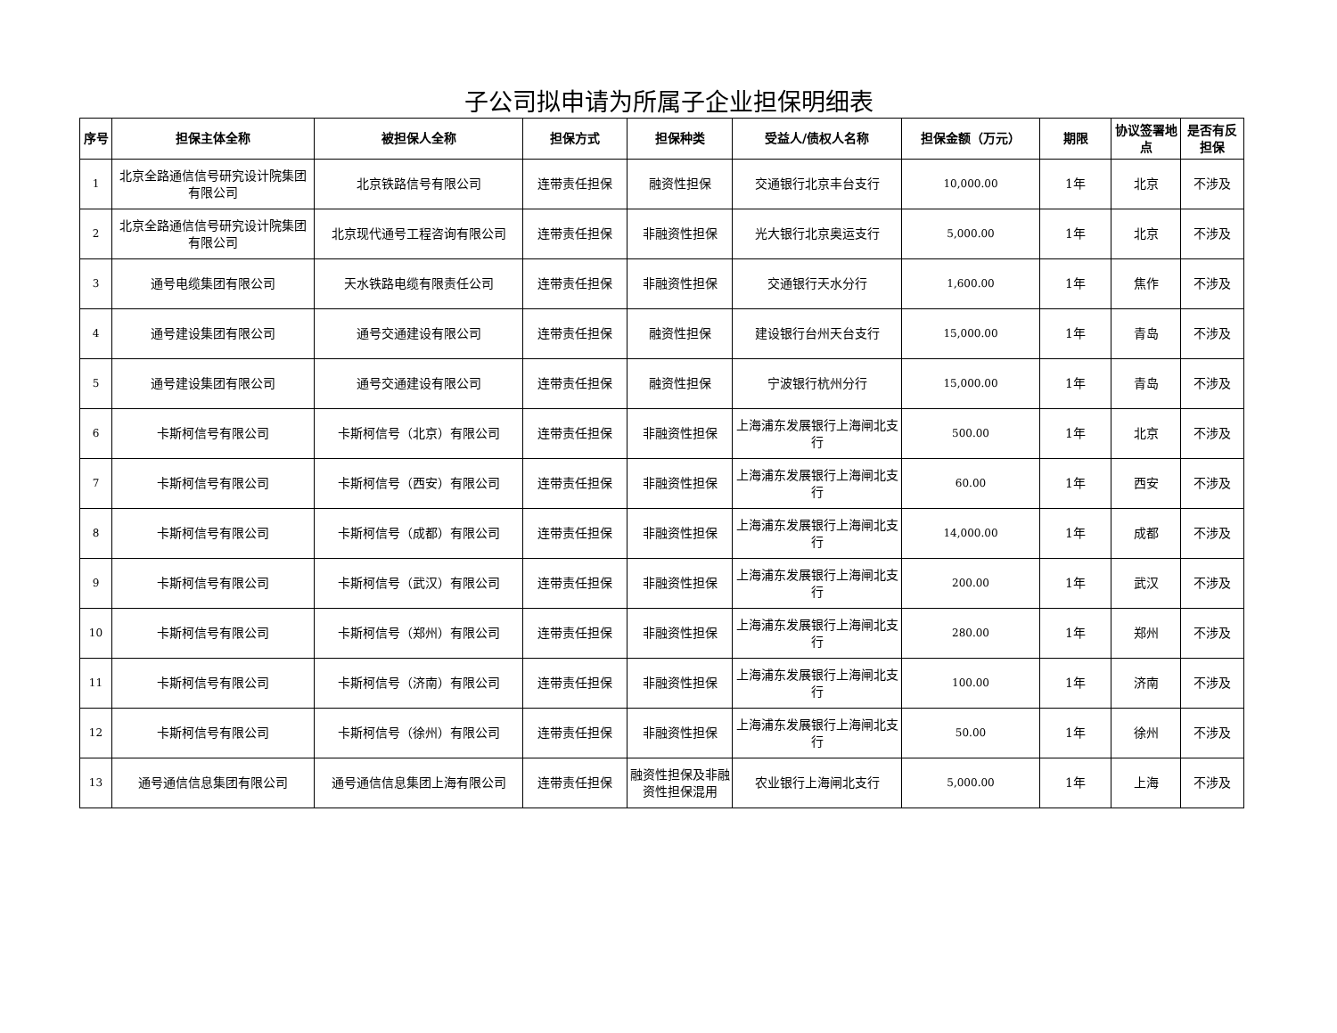子公司拟申请为所属子企业担保明细表
| 序号 | 担保主体全称 | 被担保人全称 | 担保方式 | 担保种类 | 受益人/债权人名称 | 担保金额（万元） | 期限 | 协议签署地点 | 是否有反担保 |
| --- | --- | --- | --- | --- | --- | --- | --- | --- | --- |
| 1 | 北京全路通信信号研究设计院集团有限公司 | 北京铁路信号有限公司 | 连带责任担保 | 融资性担保 | 交通银行北京丰台支行 | 10,000.00 | 1年 | 北京 | 不涉及 |
| 2 | 北京全路通信信号研究设计院集团有限公司 | 北京现代通号工程咨询有限公司 | 连带责任担保 | 非融资性担保 | 光大银行北京奥运支行 | 5,000.00 | 1年 | 北京 | 不涉及 |
| 3 | 通号电缆集团有限公司 | 天水铁路电缆有限责任公司 | 连带责任担保 | 非融资性担保 | 交通银行天水分行 | 1,600.00 | 1年 | 焦作 | 不涉及 |
| 4 | 通号建设集团有限公司 | 通号交通建设有限公司 | 连带责任担保 | 融资性担保 | 建设银行台州天台支行 | 15,000.00 | 1年 | 青岛 | 不涉及 |
| 5 | 通号建设集团有限公司 | 通号交通建设有限公司 | 连带责任担保 | 融资性担保 | 宁波银行杭州分行 | 15,000.00 | 1年 | 青岛 | 不涉及 |
| 6 | 卡斯柯信号有限公司 | 卡斯柯信号（北京）有限公司 | 连带责任担保 | 非融资性担保 | 上海浦东发展银行上海闸北支行 | 500.00 | 1年 | 北京 | 不涉及 |
| 7 | 卡斯柯信号有限公司 | 卡斯柯信号（西安）有限公司 | 连带责任担保 | 非融资性担保 | 上海浦东发展银行上海闸北支行 | 60.00 | 1年 | 西安 | 不涉及 |
| 8 | 卡斯柯信号有限公司 | 卡斯柯信号（成都）有限公司 | 连带责任担保 | 非融资性担保 | 上海浦东发展银行上海闸北支行 | 14,000.00 | 1年 | 成都 | 不涉及 |
| 9 | 卡斯柯信号有限公司 | 卡斯柯信号（武汉）有限公司 | 连带责任担保 | 非融资性担保 | 上海浦东发展银行上海闸北支行 | 200.00 | 1年 | 武汉 | 不涉及 |
| 10 | 卡斯柯信号有限公司 | 卡斯柯信号（郑州）有限公司 | 连带责任担保 | 非融资性担保 | 上海浦东发展银行上海闸北支行 | 280.00 | 1年 | 郑州 | 不涉及 |
| 11 | 卡斯柯信号有限公司 | 卡斯柯信号（济南）有限公司 | 连带责任担保 | 非融资性担保 | 上海浦东发展银行上海闸北支行 | 100.00 | 1年 | 济南 | 不涉及 |
| 12 | 卡斯柯信号有限公司 | 卡斯柯信号（徐州）有限公司 | 连带责任担保 | 非融资性担保 | 上海浦东发展银行上海闸北支行 | 50.00 | 1年 | 徐州 | 不涉及 |
| 13 | 通号通信信息集团有限公司 | 通号通信信息集团上海有限公司 | 连带责任担保 | 融资性担保及非融资性担保混用 | 农业银行上海闸北支行 | 5,000.00 | 1年 | 上海 | 不涉及 |